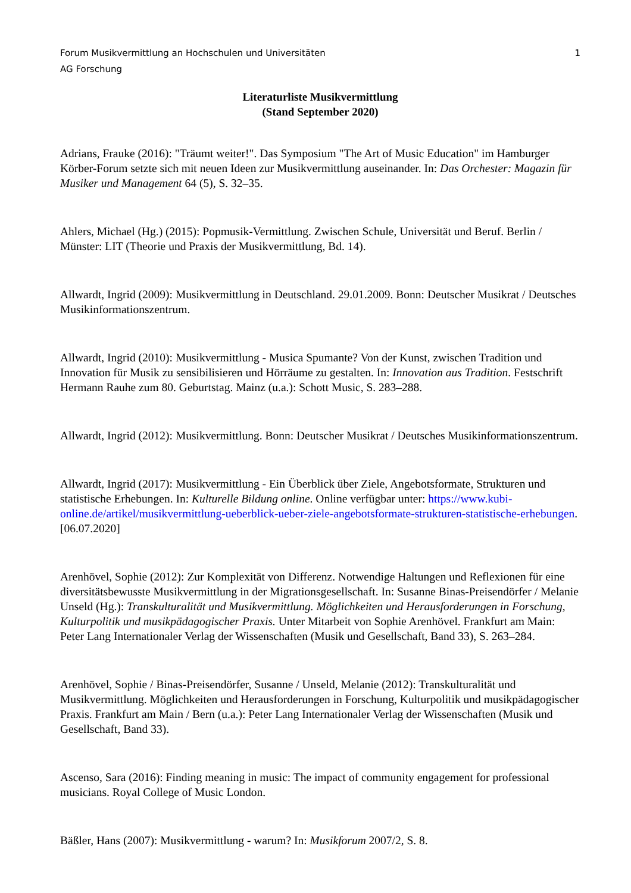Forum Musikvermittlung an Hochschulen und Universitäten 1
AG Forschung
Literaturliste Musikvermittlung
(Stand September 2020)
Adrians, Frauke (2016): "Träumt weiter!". Das Symposium "The Art of Music Education" im Hamburger Körber-Forum setzte sich mit neuen Ideen zur Musikvermittlung auseinander. In: Das Orchester: Magazin für Musiker und Management 64 (5), S. 32–35.
Ahlers, Michael (Hg.) (2015): Popmusik-Vermittlung. Zwischen Schule, Universität und Beruf. Berlin / Münster: LIT (Theorie und Praxis der Musikvermittlung, Bd. 14).
Allwardt, Ingrid (2009): Musikvermittlung in Deutschland. 29.01.2009. Bonn: Deutscher Musikrat / Deutsches Musikinformationszentrum.
Allwardt, Ingrid (2010): Musikvermittlung - Musica Spumante? Von der Kunst, zwischen Tradition und Innovation für Musik zu sensibilisieren und Hörräume zu gestalten. In: Innovation aus Tradition. Festschrift Hermann Rauhe zum 80. Geburtstag. Mainz (u.a.): Schott Music, S. 283–288.
Allwardt, Ingrid (2012): Musikvermittlung. Bonn: Deutscher Musikrat / Deutsches Musikinformationszentrum.
Allwardt, Ingrid (2017): Musikvermittlung - Ein Überblick über Ziele, Angebotsformate, Strukturen und statistische Erhebungen. In: Kulturelle Bildung online. Online verfügbar unter: https://www.kubi-online.de/artikel/musikvermittlung-ueberblick-ueber-ziele-angebotsformate-strukturen-statistische-erhebungen. [06.07.2020]
Arenhövel, Sophie (2012): Zur Komplexität von Differenz. Notwendige Haltungen und Reflexionen für eine diversitätsbewusste Musikvermittlung in der Migrationsgesellschaft. In: Susanne Binas-Preisendörfer / Melanie Unseld (Hg.): Transkulturalität und Musikvermittlung. Möglichkeiten und Herausforderungen in Forschung, Kulturpolitik und musikpädagogischer Praxis. Unter Mitarbeit von Sophie Arenhövel. Frankfurt am Main: Peter Lang Internationaler Verlag der Wissenschaften (Musik und Gesellschaft, Band 33), S. 263–284.
Arenhövel, Sophie / Binas-Preisendörfer, Susanne / Unseld, Melanie (2012): Transkulturalität und Musikvermittlung. Möglichkeiten und Herausforderungen in Forschung, Kulturpolitik und musikpädagogischer Praxis. Frankfurt am Main / Bern (u.a.): Peter Lang Internationaler Verlag der Wissenschaften (Musik und Gesellschaft, Band 33).
Ascenso, Sara (2016): Finding meaning in music: The impact of community engagement for professional musicians. Royal College of Music London.
Bäßler, Hans (2007): Musikvermittlung - warum? In: Musikforum 2007/2, S. 8.